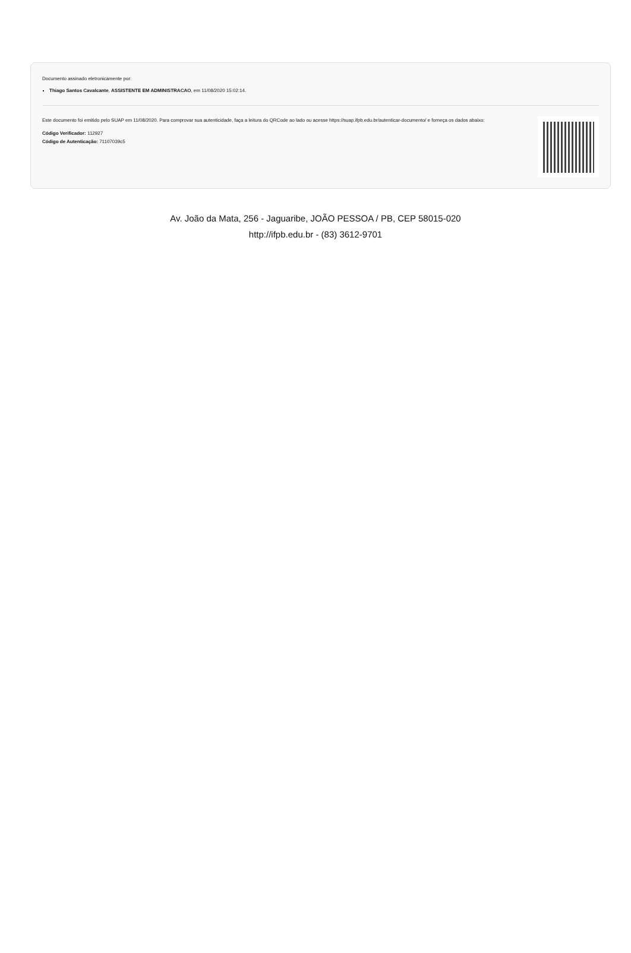Documento assinado eletronicamente por:
Thiago Santos Cavalcante, ASSISTENTE EM ADMINISTRACAO, em 11/08/2020 15:02:14.
Este documento foi emitido pelo SUAP em 11/08/2020. Para comprovar sua autenticidade, faça a leitura do QRCode ao lado ou acesse https://suap.ifpb.edu.br/autenticar-documento/ e forneça os dados abaixo:
Código Verificador: 112927
Código de Autenticação: 71107039c5
Av. João da Mata, 256 - Jaguaribe, JOÃO PESSOA / PB, CEP 58015-020
http://ifpb.edu.br - (83) 3612-9701